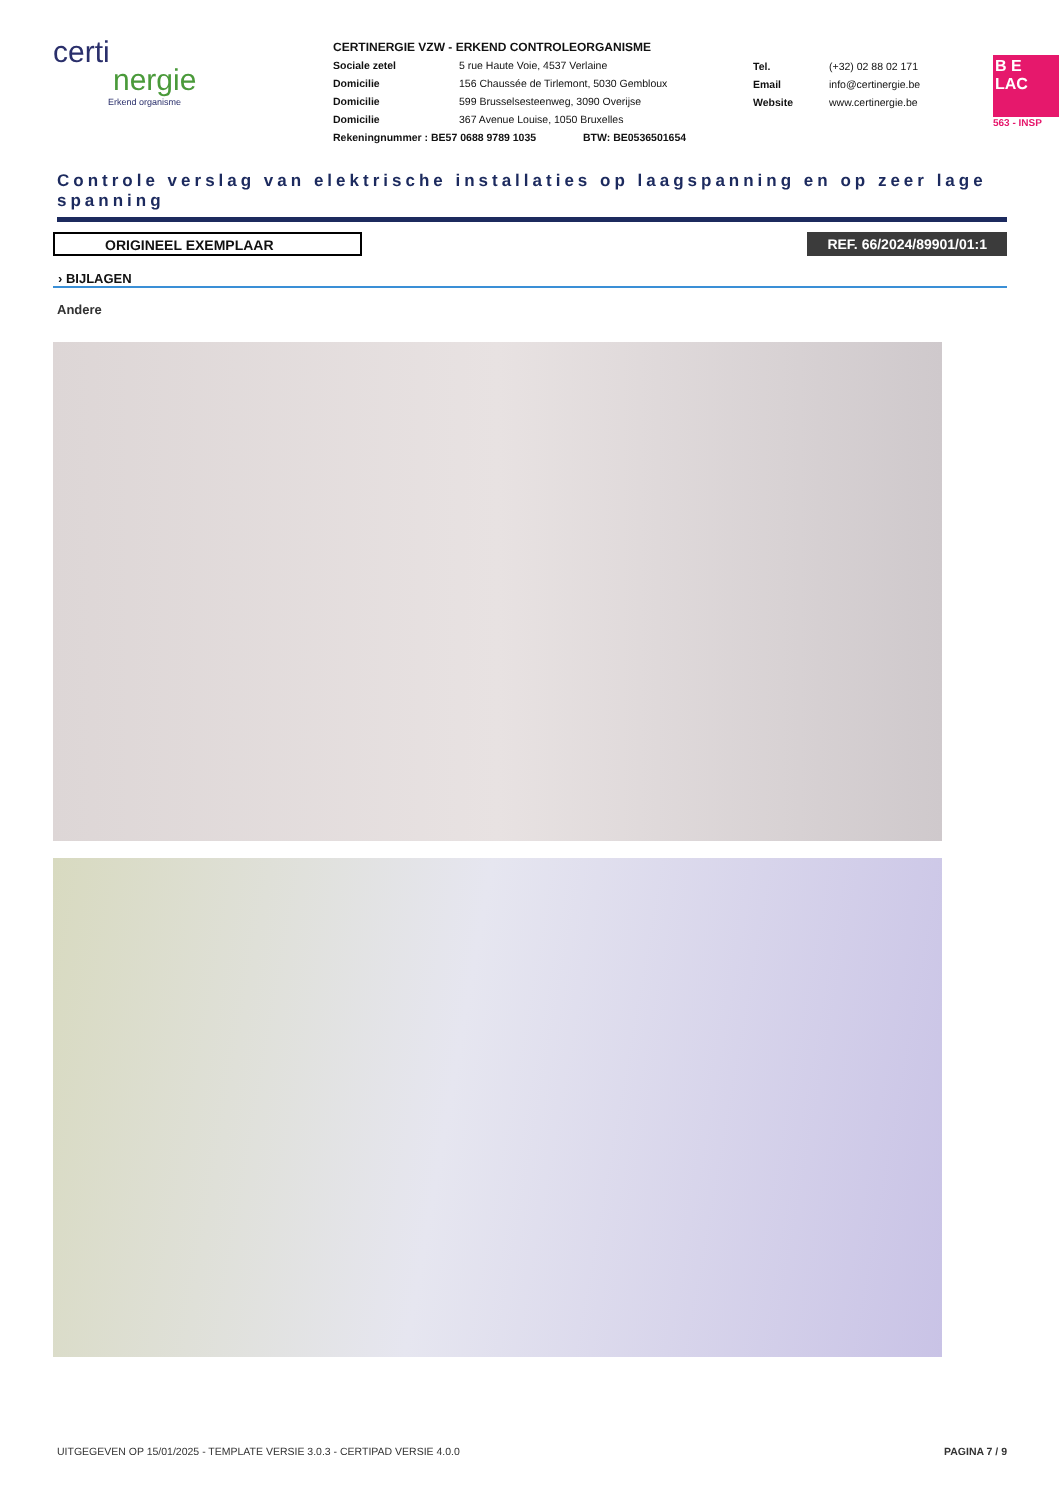certi
nergie
Erkend organisme
CERTINERGIE VZW - ERKEND CONTROLEORGANISME
Sociale zetel 5 rue Haute Voie, 4537 Verlaine
Domicilie 156 Chaussée de Tirlemont, 5030 Gembloux
Domicilie 599 Brusselsesteenweg, 3090 Overijse
Domicilie 367 Avenue Louise, 1050 Bruxelles
Rekeningnummer : BE57 0688 9789 1035 BTW: BE0536501654
Tel. (+32) 02 88 02 171
Email info@certinergie.be
Website www.certinergie.be
B E
LAC
563 - INSP
Controle verslag van elektrische installaties op laagspanning en op zeer lage spanning
ORIGINEEL EXEMPLAAR REF. 66/2024/89901/01:1
› BIJLAGEN
Andere
UITGEGEVEN OP 15/01/2025 - TEMPLATE VERSIE 3.0.3 - CERTIPAD VERSIE 4.0.0 PAGINA 7 / 9